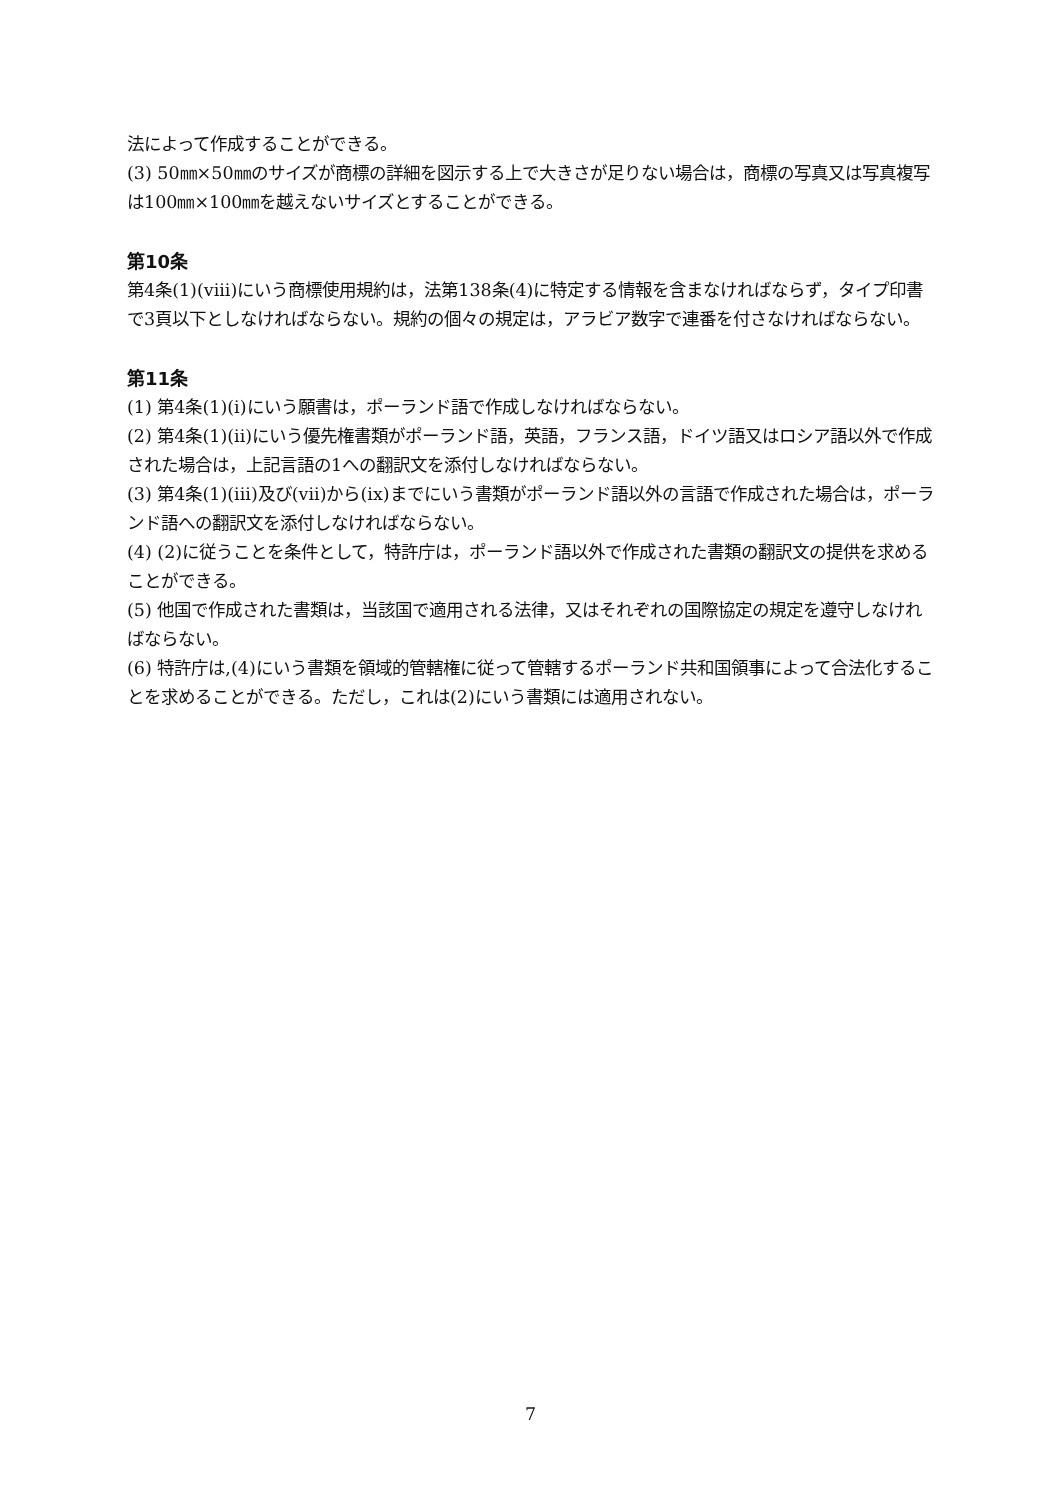法によって作成することができる。
(3) 50㎜×50㎜のサイズが商標の詳細を図示する上で大きさが足りない場合は，商標の写真又は写真複写は100㎜×100㎜を越えないサイズとすることができる。
第10条
第4条(1)(viii)にいう商標使用規約は，法第138条(4)に特定する情報を含まなければならず，タイプ印書で3頁以下としなければならない。規約の個々の規定は，アラビア数字で連番を付さなければならない。
第11条
(1) 第4条(1)(i)にいう願書は，ポーランド語で作成しなければならない。
(2) 第4条(1)(ii)にいう優先権書類がポーランド語，英語，フランス語，ドイツ語又はロシア語以外で作成された場合は，上記言語の1への翻訳文を添付しなければならない。
(3) 第4条(1)(iii)及び(vii)から(ix)までにいう書類がポーランド語以外の言語で作成された場合は，ポーランド語への翻訳文を添付しなければならない。
(4) (2)に従うことを条件として，特許庁は，ポーランド語以外で作成された書類の翻訳文の提供を求めることができる。
(5) 他国で作成された書類は，当該国で適用される法律，又はそれぞれの国際協定の規定を遵守しなければならない。
(6) 特許庁は,(4)にいう書類を領域的管轄権に従って管轄するポーランド共和国領事によって合法化することを求めることができる。ただし，これは(2)にいう書類には適用されない。
7